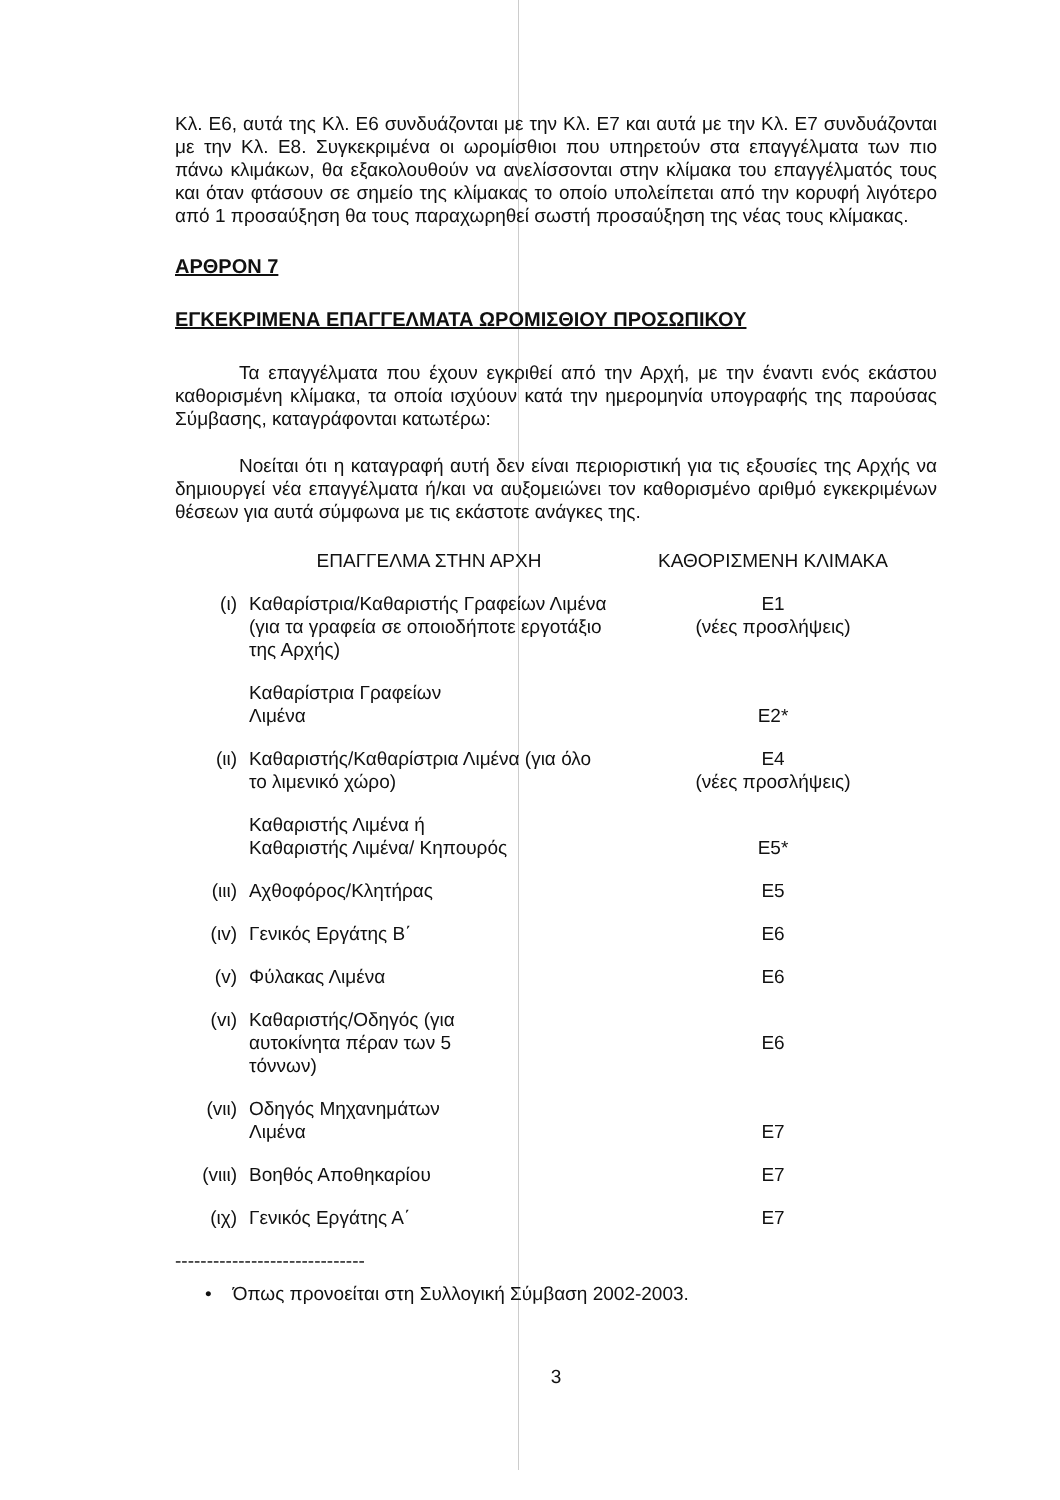Κλ. Ε6, αυτά της Κλ. Ε6 συνδυάζονται με την Κλ. Ε7 και αυτά με την Κλ. Ε7 συνδυάζονται με την Κλ. Ε8. Συγκεκριμένα οι ωρομίσθιοι που υπηρετούν στα επαγγέλματα των πιο πάνω κλιμάκων, θα εξακολουθούν να ανελίσσονται στην κλίμακα του επαγγέλματός τους και όταν φτάσουν σε σημείο της κλίμακας το οποίο υπολείπεται από την κορυφή λιγότερο από 1 προσαύξηση θα τους παραχωρηθεί σωστή προσαύξηση της νέας τους κλίμακας.
ΑΡΘΡΟΝ 7
ΕΓΚΕΚΡΙΜΕΝΑ ΕΠΑΓΓΕΛΜΑΤΑ ΩΡΟΜΙΣΘΙΟΥ ΠΡΟΣΩΠΙΚΟΥ
Τα επαγγέλματα που έχουν εγκριθεί από την Αρχή, με την έναντι ενός εκάστου καθορισμένη κλίμακα, τα οποία ισχύουν κατά την ημερομηνία υπογραφής της παρούσας Σύμβασης, καταγράφονται κατωτέρω:
Νοείται ότι η καταγραφή αυτή δεν είναι περιοριστική για τις εξουσίες της Αρχής να δημιουργεί νέα επαγγέλματα ή/και να αυξομειώνει τον καθορισμένο αριθμό εγκεκριμένων θέσεων για αυτά σύμφωνα με τις εκάστοτε ανάγκες της.
| | ΕΠΑΓΓΕΛΜΑ ΣΤΗΝ ΑΡΧΗ | ΚΑΘΟΡΙΣΜΕΝΗ ΚΛΙΜΑΚΑ |
| --- | --- | --- |
| (ι) | Καθαρίστρια/Καθαριστής Γραφείων Λιμένα (για τα γραφεία σε οποιοδήποτε εργοτάξιο της Αρχής) | Ε1 (νέες προσλήψεις) |
| | Καθαρίστρια Γραφείων Λιμένα | Ε2* |
| (ιι) | Καθαριστής/Καθαρίστρια Λιμένα (για όλο το λιμενικό χώρο) | Ε4 (νέες προσλήψεις) |
| | Καθαριστής Λιμένα ή Καθαριστής Λιμένα/ Κηπουρός | Ε5* |
| (ιιι) | Αχθοφόρος/Κλητήρας | Ε5 |
| (ιv) | Γενικός Εργάτης Β΄ | Ε6 |
| (v) | Φύλακας Λιμένα | Ε6 |
| (vι) | Καθαριστής/Οδηγός (για αυτοκίνητα πέραν των 5 τόννων) | Ε6 |
| (vιι) | Οδηγός Μηχανημάτων Λιμένα | Ε7 |
| (vιιι) | Βοηθός Αποθηκαρίου | Ε7 |
| (ιχ) | Γενικός Εργάτης Α΄ | Ε7 |
------------------------------
• Όπως προνοείται στη Συλλογική Σύμβαση 2002-2003.
3